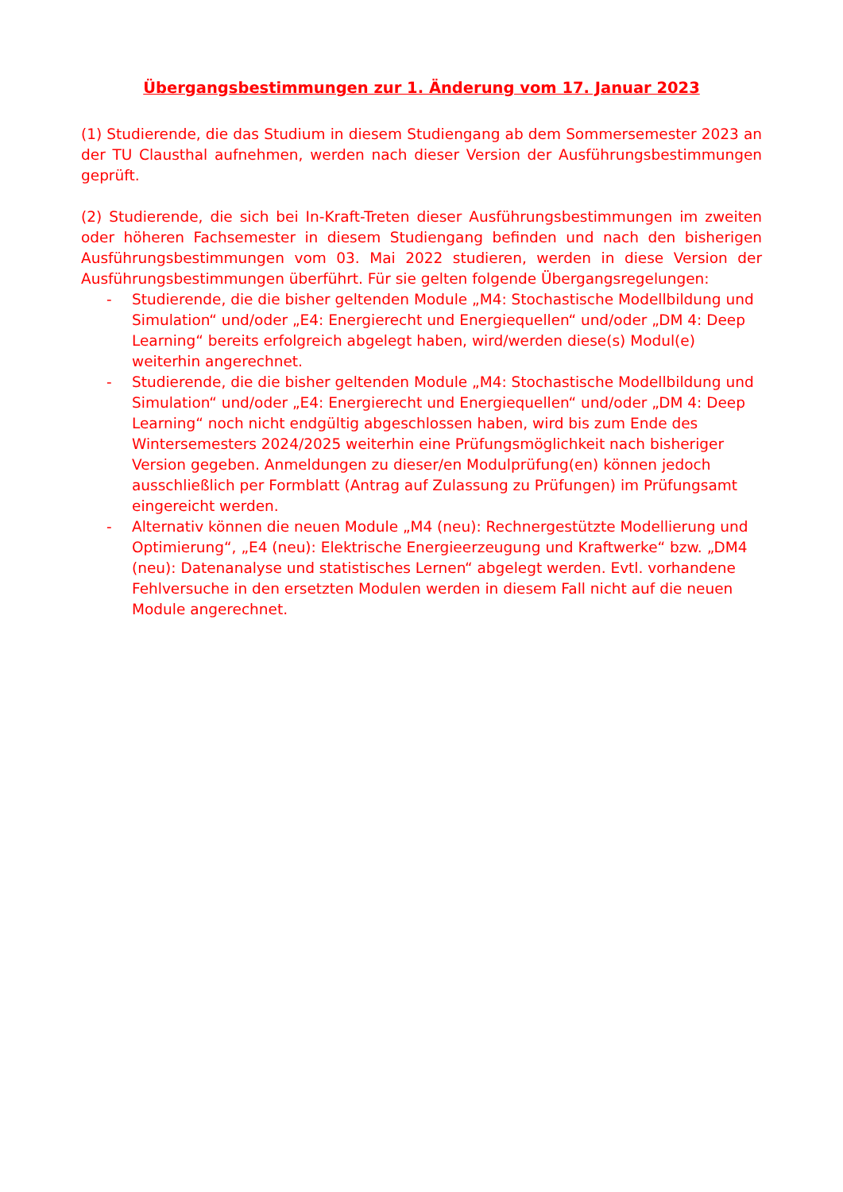Übergangsbestimmungen zur 1. Änderung vom 17. Januar 2023
(1) Studierende, die das Studium in diesem Studiengang ab dem Sommersemester 2023 an der TU Clausthal aufnehmen, werden nach dieser Version der Ausführungsbestimmungen geprüft.
(2) Studierende, die sich bei In-Kraft-Treten dieser Ausführungsbestimmungen im zweiten oder höheren Fachsemester in diesem Studiengang befinden und nach den bisherigen Ausführungsbestimmungen vom 03. Mai 2022 studieren, werden in diese Version der Ausführungsbestimmungen überführt. Für sie gelten folgende Übergangsregelungen:
- Studierende, die die bisher geltenden Module „M4: Stochastische Modellbildung und Simulation“ und/oder „E4: Energierecht und Energiequellen“ und/oder „DM 4: Deep Learning“ bereits erfolgreich abgelegt haben, wird/werden diese(s) Modul(e) weiterhin angerechnet.
- Studierende, die die bisher geltenden Module „M4: Stochastische Modellbildung und Simulation“ und/oder „E4: Energierecht und Energiequellen“ und/oder „DM 4: Deep Learning“ noch nicht endgültig abgeschlossen haben, wird bis zum Ende des Wintersemesters 2024/2025 weiterhin eine Prüfungsmöglichkeit nach bisheriger Version gegeben. Anmeldungen zu dieser/en Modulprüfung(en) können jedoch ausschließlich per Formblatt (Antrag auf Zulassung zu Prüfungen) im Prüfungsamt eingereicht werden.
- Alternativ können die neuen Module „M4 (neu): Rechnergestützte Modellierung und Optimierung“, „E4 (neu): Elektrische Energieerzeugung und Kraftwerke“ bzw. „DM4 (neu): Datenanalyse und statistisches Lernen“ abgelegt werden. Evtl. vorhandene Fehlversuche in den ersetzten Modulen werden in diesem Fall nicht auf die neuen Module angerechnet.